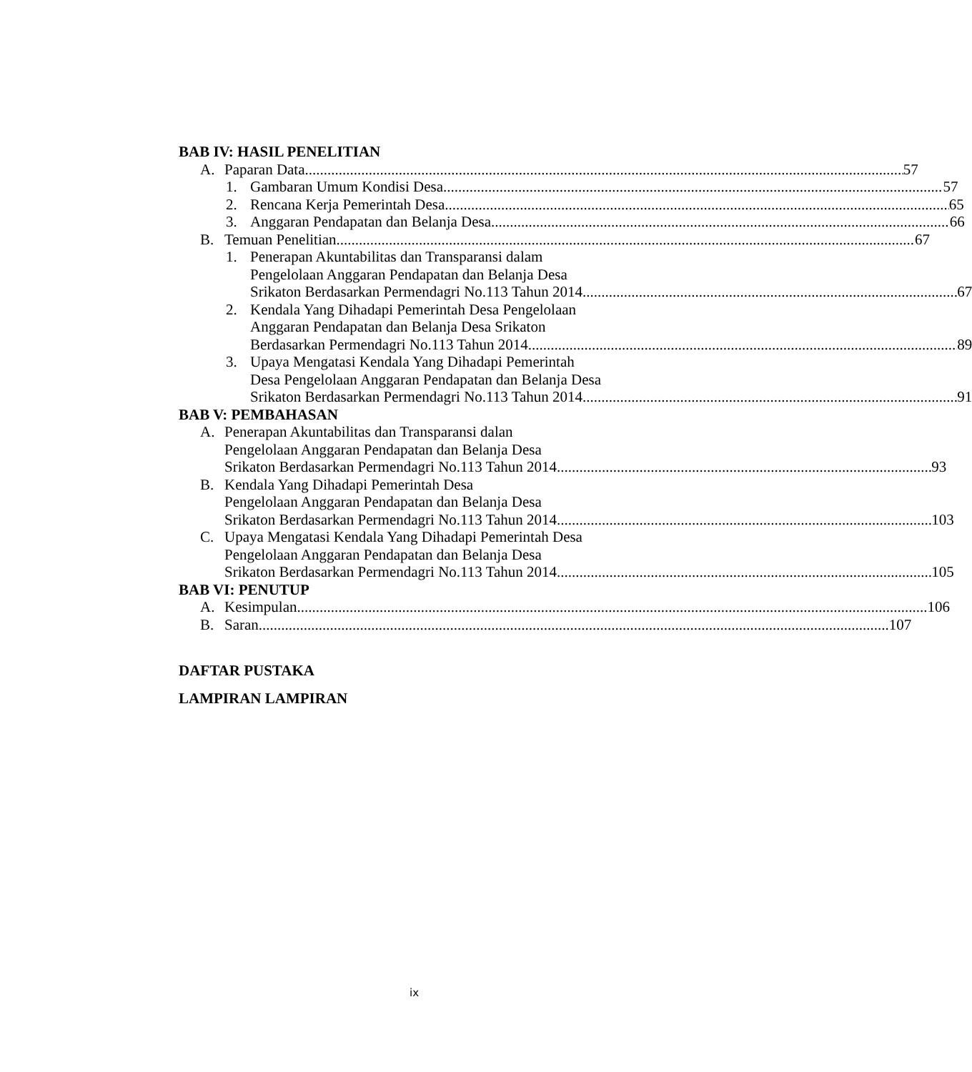BAB IV: HASIL PENELITIAN
A. Paparan Data 57
1. Gambaran Umum Kondisi Desa 57
2. Rencana Kerja Pemerintah Desa 65
3. Anggaran Pendapatan dan Belanja Desa 66
B. Temuan Penelitian 67
1. Penerapan Akuntabilitas dan Transparansi dalam
Pengelolaan Anggaran Pendapatan dan Belanja Desa
Srikaton Berdasarkan Permendagri No.113 Tahun 2014 67
2. Kendala Yang Dihadapi Pemerintah Desa Pengelolaan
Anggaran Pendapatan dan Belanja Desa Srikaton
Berdasarkan Permendagri No.113 Tahun 2014 89
3. Upaya Mengatasi Kendala Yang Dihadapi Pemerintah
Desa Pengelolaan Anggaran Pendapatan dan Belanja Desa
Srikaton Berdasarkan Permendagri No.113 Tahun 2014 91
BAB V: PEMBAHASAN
A. Penerapan Akuntabilitas dan Transparansi dalan
Pengelolaan Anggaran Pendapatan dan Belanja Desa
Srikaton Berdasarkan Permendagri No.113 Tahun 2014 93
B. Kendala Yang Dihadapi Pemerintah Desa
Pengelolaan Anggaran Pendapatan dan Belanja Desa
Srikaton Berdasarkan Permendagri No.113 Tahun 2014 103
C. Upaya Mengatasi Kendala Yang Dihadapi Pemerintah Desa
Pengelolaan Anggaran Pendapatan dan Belanja Desa
Srikaton Berdasarkan Permendagri No.113 Tahun 2014 105
BAB VI: PENUTUP
A. Kesimpulan 106
B. Saran 107
DAFTAR PUSTAKA
LAMPIRAN LAMPIRAN
ix